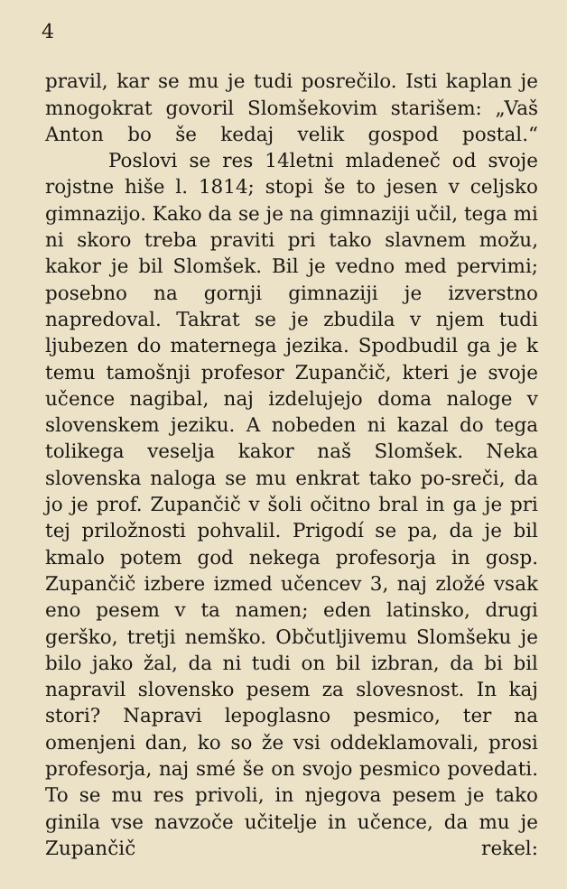4
pravil, kar se mu je tudi posrečilo. Isti kaplan je mnogokrat govoril Slomšekovim starišem: „Vaš Anton bo še kedaj velik gospod postal.“
Poslovi se res 14letni mladeneč od svoje rojstne hiše l. 1814; stopi še to jesen v celjsko gimnazijo. Kako da se je na gimnaziji učil, tega mi ni skoro treba praviti pri tako slavnem možu, kakor je bil Slomšek. Bil je vedno med pervimi; posebno na gornji gimnaziji je izverstno napredoval. Takrat se je zbudila v njem tudi ljubezen do maternega jezika. Spodbudil ga je k temu tamošnji profesor Zupančič, kteri je svoje učence nagibal, naj izdelujejo doma naloge v slovenskem jeziku. A nobeden ni kazal do tega tolikega veselja kakor naš Slomšek. Neka slovenska naloga se mu enkrat tako po-sreči, da jo je prof. Zupančič v šoli očitno bral in ga je pri tej priložnosti pohvalil. Prigodí se pa, da je bil kmalo potem god nekega profesorja in gosp. Zupančič izbere izmed učencev 3, naj zložé vsak eno pesem v ta namen; eden latinsko, drugi gerško, tretji nemško. Občutljivemu Slomšeku je bilo jako žal, da ni tudi on bil izbran, da bi bil napravil slovensko pesem za slovesnost. In kaj stori? Napravi lepoglasno pesmico, ter na omenjeni dan, ko so že vsi oddeklamovali, prosi profesorja, naj smé še on svojo pesmico povedati. To se mu res privoli, in njegova pesem je tako ginila vse navzoče učitelje in učence, da mu je Zupančič rekel: